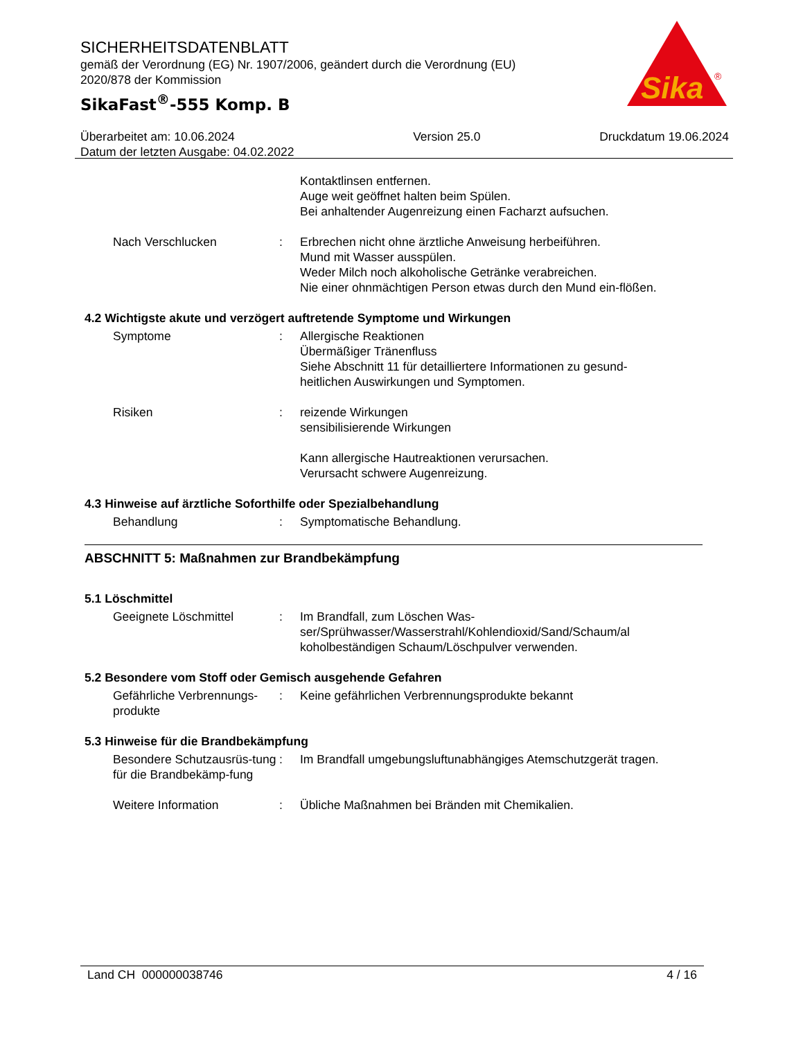SICHERHEITSDATENBLATT
gemäß der Verordnung (EG) Nr. 1907/2006, geändert durch die Verordnung (EU) 2020/878 der Kommission
SikaFast<sup>®</sup>-555 Komp. B
Sika
®
Überarbeitet am: 10.06.2024
Datum der letzten Ausgabe: 04.02.2022
Version 25.0 Druckdatum 19.06.2024
Kontaktlinsen entfernen.
Auge weit geöffnet halten beim Spülen.
Bei anhaltender Augenreizung einen Facharzt aufsuchen.
Nach Verschlucken : Erbrechen nicht ohne ärztliche Anweisung herbeiführen.
Mund mit Wasser ausspülen.
Weder Milch noch alkoholische Getränke verabreichen.
Nie einer ohnmächtigen Person etwas durch den Mund ein-flößen.
4.2 Wichtigste akute und verzögert auftretende Symptome und Wirkungen
Symptome : Allergische Reaktionen
Übermäßiger Tränenfluss
Siehe Abschnitt 11 für detailliertere Informationen zu gesund-heitlichen Auswirkungen und Symptomen.
Risiken : reizende Wirkungen
sensibilisierende Wirkungen
Kann allergische Hautreaktionen verursachen.
Verursacht schwere Augenreizung.
4.3 Hinweise auf ärztliche Soforthilfe oder Spezialbehandlung
Behandlung : Symptomatische Behandlung.
ABSCHNITT 5: Maßnahmen zur Brandbekämpfung
5.1 Löschmittel
Geeignete Löschmittel : Im Brandfall, zum Löschen Was-ser/Sprühwasser/Wasserstrahl/Kohlendioxid/Sand/Schaum/al koholbeständigen Schaum/Löschpulver verwenden.
5.2 Besondere vom Stoff oder Gemisch ausgehende Gefahren
Gefährliche Verbrennungs-produkte
: Keine gefährlichen Verbrennungsprodukte bekannt
5.3 Hinweise für die Brandbekämpfung
Besondere Schutzausrüs-tung für die Brandbekämp-fung
: Im Brandfall umgebungsluftunabhängiges Atemschutzgerät tragen.
Weitere Information : Übliche Maßnahmen bei Bränden mit Chemikalien.
Land CH 000000038746 4 / 16